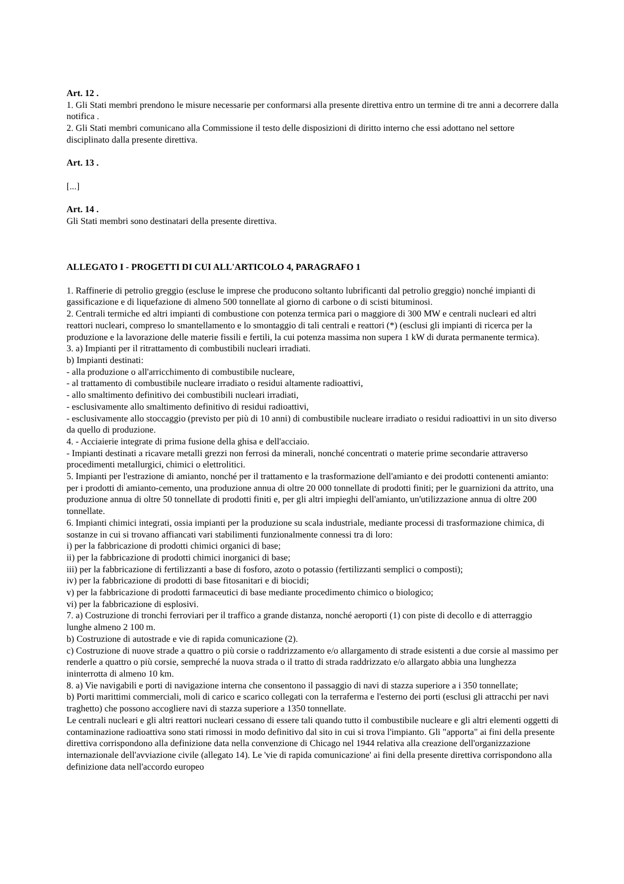Art. 12 .
1. Gli Stati membri prendono le misure necessarie per conformarsi alla presente direttiva entro un termine di tre anni a decorrere dalla notifica .
2. Gli Stati membri comunicano alla Commissione il testo delle disposizioni di diritto interno che essi adottano nel settore disciplinato dalla presente direttiva.
Art. 13 .
[...]
Art. 14 .
Gli Stati membri sono destinatari della presente direttiva.
ALLEGATO I - PROGETTI DI CUI ALL'ARTICOLO 4, PARAGRAFO 1
1. Raffinerie di petrolio greggio (escluse le imprese che producono soltanto lubrificanti dal petrolio greggio) nonché impianti di gassificazione e di liquefazione di almeno 500 tonnellate al giorno di carbone o di scisti bituminosi.
2. Centrali termiche ed altri impianti di combustione con potenza termica pari o maggiore di 300 MW e centrali nucleari ed altri reattori nucleari, compreso lo smantellamento e lo smontaggio di tali centrali e reattori (*) (esclusi gli impianti di ricerca per la produzione e la lavorazione delle materie fissili e fertili, la cui potenza massima non supera 1 kW di durata permanente termica).
3. a) Impianti per il ritrattamento di combustibili nucleari irradiati.
b) Impianti destinati:
- alla produzione o all'arricchimento di combustibile nucleare,
- al trattamento di combustibile nucleare irradiato o residui altamente radioattivi,
- allo smaltimento definitivo dei combustibili nucleari irradiati,
- esclusivamente allo smaltimento definitivo di residui radioattivi,
- esclusivamente allo stoccaggio (previsto per più di 10 anni) di combustibile nucleare irradiato o residui radioattivi in un sito diverso da quello di produzione.
4. - Acciaierie integrate di prima fusione della ghisa e dell'acciaio.
- Impianti destinati a ricavare metalli grezzi non ferrosi da minerali, nonché concentrati o materie prime secondarie attraverso procedimenti metallurgici, chimici o elettrolitici.
5. Impianti per l'estrazione di amianto, nonché per il trattamento e la trasformazione dell'amianto e dei prodotti contenenti amianto: per i prodotti di amianto-cemento, una produzione annua di oltre 20 000 tonnellate di prodotti finiti; per le guarnizioni da attrito, una produzione annua di oltre 50 tonnellate di prodotti finiti e, per gli altri impieghi dell'amianto, un'utilizzazione annua di oltre 200 tonnellate.
6. Impianti chimici integrati, ossia impianti per la produzione su scala industriale, mediante processi di trasformazione chimica, di sostanze in cui si trovano affiancati vari stabilimenti funzionalmente connessi tra di loro:
i) per la fabbricazione di prodotti chimici organici di base;
ii) per la fabbricazione di prodotti chimici inorganici di base;
iii) per la fabbricazione di fertilizzanti a base di fosforo, azoto o potassio (fertilizzanti semplici o composti);
iv) per la fabbricazione di prodotti di base fitosanitari e di biocidi;
v) per la fabbricazione di prodotti farmaceutici di base mediante procedimento chimico o biologico;
vi) per la fabbricazione di esplosivi.
7. a) Costruzione di tronchi ferroviari per il traffico a grande distanza, nonché aeroporti (1) con piste di decollo e di atterraggio lunghe almeno 2 100 m.
b) Costruzione di autostrade e vie di rapida comunicazione (2).
c) Costruzione di nuove strade a quattro o più corsie o raddrizzamento e/o allargamento di strade esistenti a due corsie al massimo per renderle a quattro o più corsie, sempreché la nuova strada o il tratto di strada raddrizzato e/o allargato abbia una lunghezza ininterrotta di almeno 10 km.
8. a) Vie navigabili e porti di navigazione interna che consentono il passaggio di navi di stazza superiore a i 350 tonnellate;
b) Porti marittimi commerciali, moli di carico e scarico collegati con la terraferma e l'esterno dei porti (esclusi gli attracchi per navi traghetto) che possono accogliere navi di stazza superiore a 1350 tonnellate.
Le centrali nucleari e gli altri reattori nucleari cessano di essere tali quando tutto il combustibile nucleare e gli altri elementi oggetti di contaminazione radioattiva sono stati rimossi in modo definitivo dal sito in cui si trova l'impianto. Gli "apporta" ai fini della presente direttiva corrispondono alla definizione data nella convenzione di Chicago nel 1944 relativa alla creazione dell'organizzazione internazionale dell'avviazione civile (allegato 14). Le 'vie di rapida comunicazione' ai fini della presente direttiva corrispondono alla definizione data nell'accordo europeo